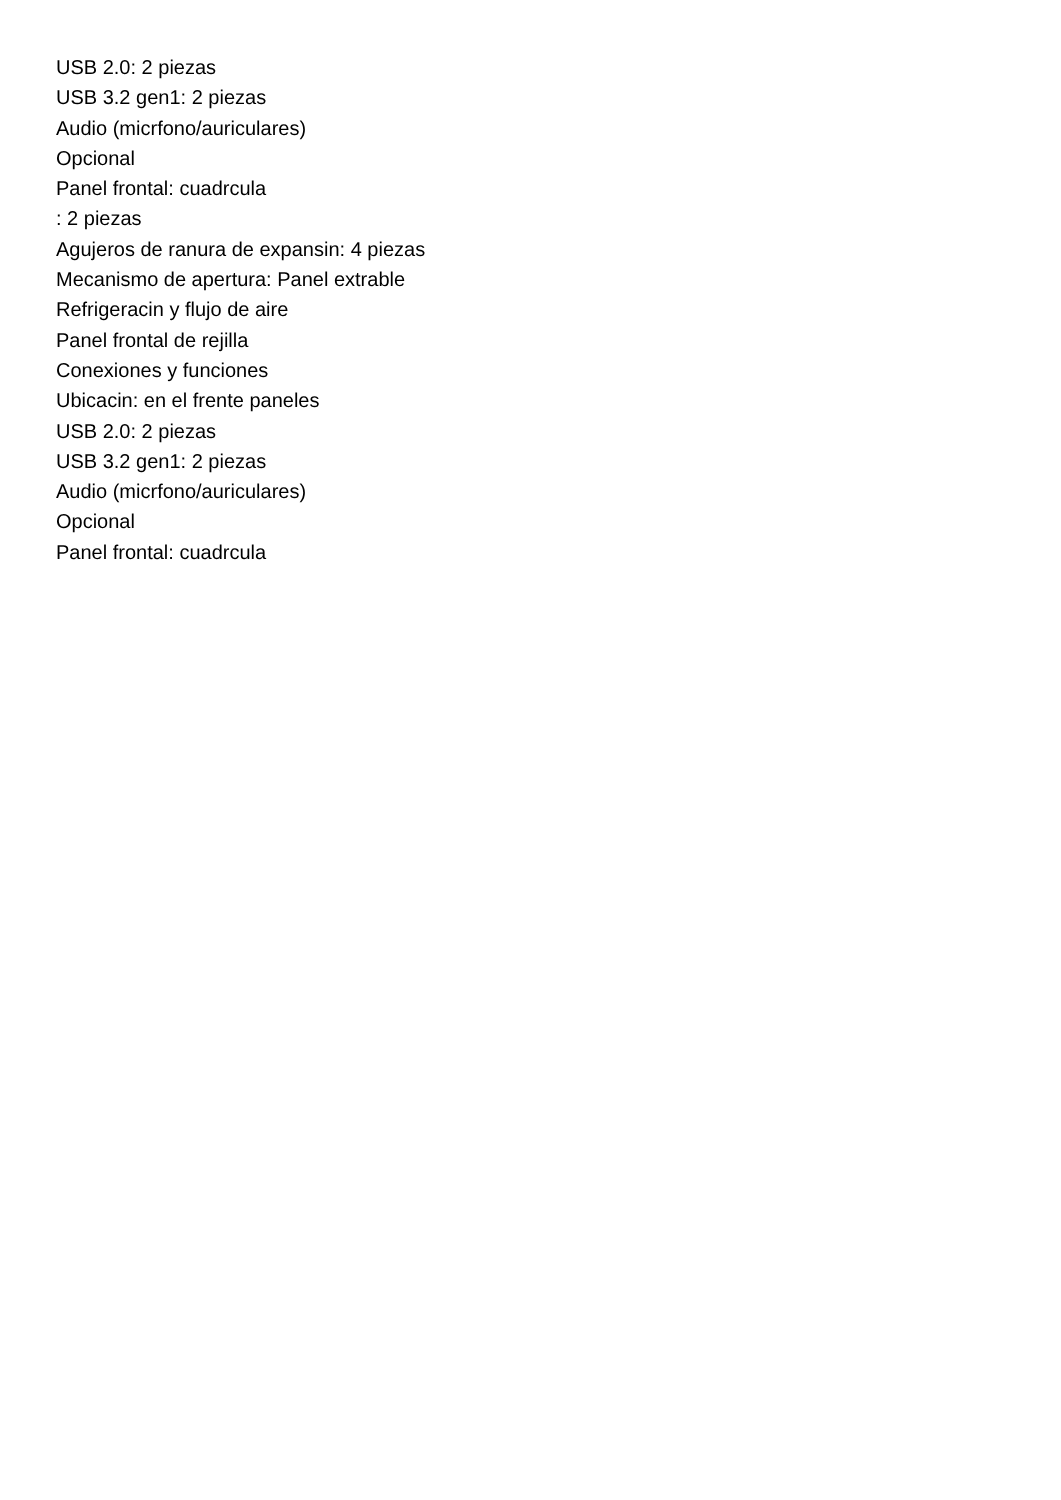USB 2.0: 2 piezas
USB 3.2 gen1: 2 piezas
Audio (micrfono/auriculares)
Opcional
Panel frontal: cuadrcula
: 2 piezas
Agujeros de ranura de expansin: 4 piezas
Mecanismo de apertura: Panel extrable
Refrigeracin y flujo de aire
Panel frontal de rejilla
Conexiones y funciones
Ubicacin: en el frente paneles
USB 2.0: 2 piezas
USB 3.2 gen1: 2 piezas
Audio (micrfono/auriculares)
Opcional
Panel frontal: cuadrcula